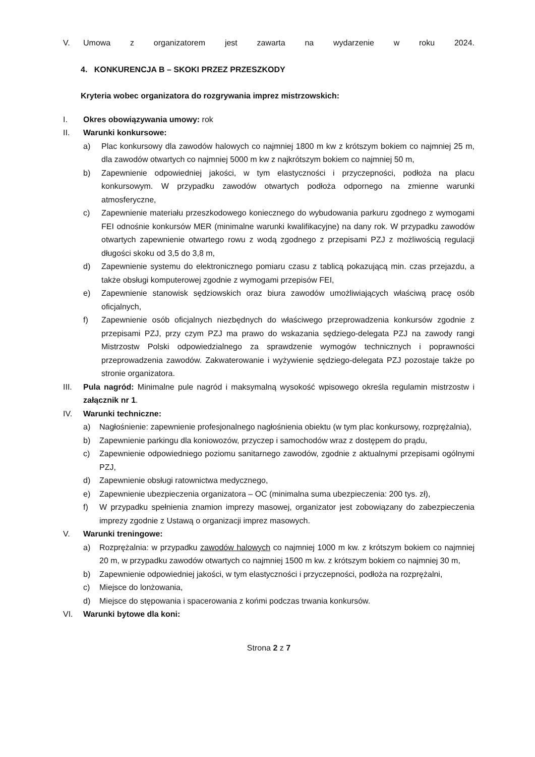V. Umowa z organizatorem jest zawarta na wydarzenie w roku 2024.
4. KONKURENCJA B – SKOKI PRZEZ PRZESZKODY
Kryteria wobec organizatora do rozgrywania imprez mistrzowskich:
I. Okres obowiązywania umowy: rok
II. Warunki konkursowe:
a) Plac konkursowy dla zawodów halowych co najmniej 1800 m kw z krótszym bokiem co najmniej 25 m, dla zawodów otwartych co najmniej 5000 m kw z najkrótszym bokiem co najmniej 50 m,
b) Zapewnienie odpowiedniej jakości, w tym elastyczności i przyczepności, podłoża na placu konkursowym. W przypadku zawodów otwartych podłoża odpornego na zmienne warunki atmosferyczne,
c) Zapewnienie materiału przeszkodowego koniecznego do wybudowania parkuru zgodnego z wymogami FEI odnośnie konkursów MER (minimalne warunki kwalifikacyjne) na dany rok. W przypadku zawodów otwartych zapewnienie otwartego rowu z wodą zgodnego z przepisami PZJ z możliwością regulacji długości skoku od 3,5 do 3,8 m,
d) Zapewnienie systemu do elektronicznego pomiaru czasu z tablicą pokazującą min. czas przejazdu, a także obsługi komputerowej zgodnie z wymogami przepisów FEI,
e) Zapewnienie stanowisk sędziowskich oraz biura zawodów umożliwiających właściwą pracę osób oficjalnych,
f) Zapewnienie osób oficjalnych niezbędnych do właściwego przeprowadzenia konkursów zgodnie z przepisami PZJ, przy czym PZJ ma prawo do wskazania sędziego-delegata PZJ na zawody rangi Mistrzostw Polski odpowiedzialnego za sprawdzenie wymogów technicznych i poprawności przeprowadzenia zawodów. Zakwaterowanie i wyżywienie sędziego-delegata PZJ pozostaje także po stronie organizatora.
III. Pula nagród: Minimalne pule nagród i maksymalną wysokość wpisowego określa regulamin mistrzostw i załącznik nr 1.
IV. Warunki techniczne:
a) Nagłośnienie: zapewnienie profesjonalnego nagłośnienia obiektu (w tym plac konkursowy, rozprężalnia),
b) Zapewnienie parkingu dla koniowozów, przyczep i samochodów wraz z dostępem do prądu,
c) Zapewnienie odpowiedniego poziomu sanitarnego zawodów, zgodnie z aktualnymi przepisami ogólnymi PZJ,
d) Zapewnienie obsługi ratownictwa medycznego,
e) Zapewnienie ubezpieczenia organizatora – OC (minimalna suma ubezpieczenia: 200 tys. zł),
f) W przypadku spełnienia znamion imprezy masowej, organizator jest zobowiązany do zabezpieczenia imprezy zgodnie z Ustawą o organizacji imprez masowych.
V. Warunki treningowe:
a) Rozprężalnia: w przypadku zawodów halowych co najmniej 1000 m kw. z krótszym bokiem co najmniej 20 m, w przypadku zawodów otwartych co najmniej 1500 m kw. z krótszym bokiem co najmniej 30 m,
b) Zapewnienie odpowiedniej jakości, w tym elastyczności i przyczepności, podłoża na rozprężalni,
c) Miejsce do lonżowania,
d) Miejsce do stępowania i spacerowania z końmi podczas trwania konkursów.
VI. Warunki bytowe dla koni:
Strona 2 z 7